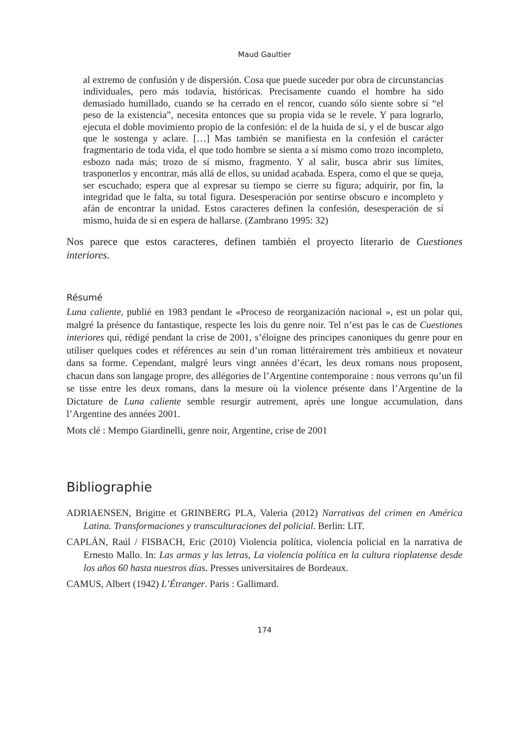Maud Gaultier
al extremo de confusión y de dispersión. Cosa que puede suceder por obra de circunstancias individuales, pero más todavía, históricas. Precisamente cuando el hombre ha sido demasiado humillado, cuando se ha cerrado en el rencor, cuando sólo siente sobre sí “el peso de la existencia”, necesita entonces que su propia vida se le revele. Y para lograrlo, ejecuta el doble movimiento propio de la confesión: el de la huida de sí, y el de buscar algo que le sostenga y aclare. […] Mas también se manifiesta en la confesión el carácter fragmentario de toda vida, el que todo hombre se sienta a sí mismo como trozo incompleto, esbozo nada más; trozo de sí mismo, fragmento. Y al salir, busca abrir sus límites, trasponerlos y encontrar, más allá de ellos, su unidad acabada. Espera, como el que se queja, ser escuchado; espera que al expresar su tiempo se cierre su figura; adquirir, por fin, la integridad que le falta, su total figura. Desesperación por sentirse obscuro e incompleto y afán de encontrar la unidad. Estos caracteres definen la confesión, desesperación de sí mismo, huida de sí en espera de hallarse. (Zambrano 1995: 32)
Nos parece que estos caracteres, definen también el proyecto literario de Cuestiones interiores.
Résumé
Luna caliente, publié en 1983 pendant le «Proceso de reorganización nacional », est un polar qui, malgré la présence du fantastique, respecte les lois du genre noir. Tel n’est pas le cas de Cuestiones interiores qui, rédigé pendant la crise de 2001, s’éloigne des principes canoniques du genre pour en utiliser quelques codes et références au sein d’un roman littérairement très ambitieux et novateur dans sa forme. Cependant, malgré leurs vingt années d’écart, les deux romans nous proposent, chacun dans son langage propre, des allégories de l’Argentine contemporaine : nous verrons qu’un fil se tisse entre les deux romans, dans la mesure où la violence présente dans l’Argentine de la Dictature de Luna caliente semble resurgir autrement, après une longue accumulation, dans l’Argentine des années 2001.
Mots clé : Mempo Giardinelli, genre noir, Argentine, crise de 2001
Bibliographie
ADRIAENSEN, Brigitte et GRINBERG PLA, Valeria (2012) Narrativas del crimen en América Latina. Transformaciones y transculturaciones del policial. Berlin: LIT.
CAPLÁN, Raúl / FISBACH, Eric (2010) Violencia política, violencia policial en la narrativa de Ernesto Mallo. In: Las armas y las letras, La violencia política en la cultura rioplatense desde los años 60 hasta nuestros días. Presses universitaires de Bordeaux.
CAMUS, Albert (1942) L’Étranger. Paris : Gallimard.
174